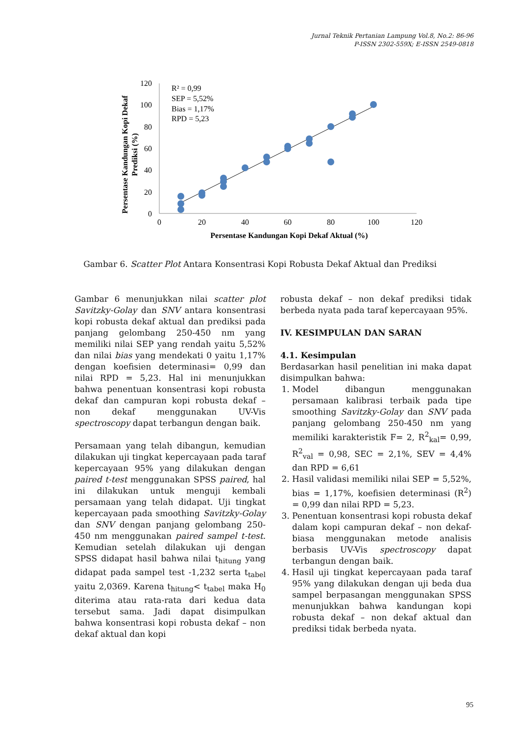Jurnal Teknik Pertanian Lampung Vol.8, No.2: 86-96
P-ISSN 2302-559X; E-ISSN 2549-0818
120
100
80
60
40
20
0
0
20
40
60
80
100
120
R² = 0,99
SEP = 5,52%
Bias = 1,17%
RPD = 5,23
Persentase Kandungan Kopi Dekaf Aktual (%)
Persentase Kandungan Kopi Dekaf
Prediksi (%)
Gambar 6. Scatter Plot Antara Konsentrasi Kopi Robusta Dekaf Aktual dan Prediksi
Gambar 6 menunjukkan nilai scatter plot Savitzky-Golay dan SNV antara konsentrasi kopi robusta dekaf aktual dan prediksi pada panjang gelombang 250-450 nm yang memiliki nilai SEP yang rendah yaitu 5,52% dan nilai bias yang mendekati 0 yaitu 1,17% dengan koefisien determinasi= 0,99 dan nilai RPD = 5,23. Hal ini menunjukkan bahwa penentuan konsentrasi kopi robusta dekaf dan campuran kopi robusta dekaf – non dekaf menggunakan UV-Vis spectroscopy dapat terbangun dengan baik.
Persamaan yang telah dibangun, kemudian dilakukan uji tingkat kepercayaan pada taraf kepercayaan 95% yang dilakukan dengan paired t-test menggunakan SPSS paired, hal ini dilakukan untuk menguji kembali persamaan yang telah didapat. Uji tingkat kepercayaan pada smoothing Savitzky-Golay dan SNV dengan panjang gelombang 250-450 nm menggunakan paired sampel t-test. Kemudian setelah dilakukan uji dengan SPSS didapat hasil bahwa nilai t<sub>hitung</sub> yang didapat pada sampel test -1,232 serta t<sub>tabel</sub> yaitu 2,0369. Karena t<sub>hitung</sub>< t<sub>tabel</sub> maka H<sub>0</sub> diterima atau rata-rata dari kedua data tersebut sama. Jadi dapat disimpulkan bahwa konsentrasi kopi robusta dekaf – non dekaf aktual dan kopi
robusta dekaf – non dekaf prediksi tidak berbeda nyata pada taraf kepercayaan 95%.
IV. KESIMPULAN DAN SARAN
4.1. Kesimpulan
Berdasarkan hasil penelitian ini maka dapat disimpulkan bahwa:
1. Model dibangun menggunakan persamaan kalibrasi terbaik pada tipe smoothing Savitzky-Golay dan SNV pada panjang gelombang 250-450 nm yang memiliki karakteristik F= 2, R<sup>2</sup><sub>kal</sub>= 0,99, R<sup>2</sup><sub>val</sub> = 0,98, SEC = 2,1%, SEV = 4,4% dan RPD = 6,61
2. Hasil validasi memiliki nilai SEP = 5,52%, bias = 1,17%, koefisien determinasi (R<sup>2</sup>) = 0,99 dan nilai RPD = 5,23.
3. Penentuan konsentrasi kopi robusta dekaf dalam kopi campuran dekaf – non dekaf-biasa menggunakan metode analisis berbasis UV-Vis spectroscopy dapat terbangun dengan baik.
4. Hasil uji tingkat kepercayaan pada taraf 95% yang dilakukan dengan uji beda dua sampel berpasangan menggunakan SPSS menunjukkan bahwa kandungan kopi robusta dekaf – non dekaf aktual dan prediksi tidak berbeda nyata.
95